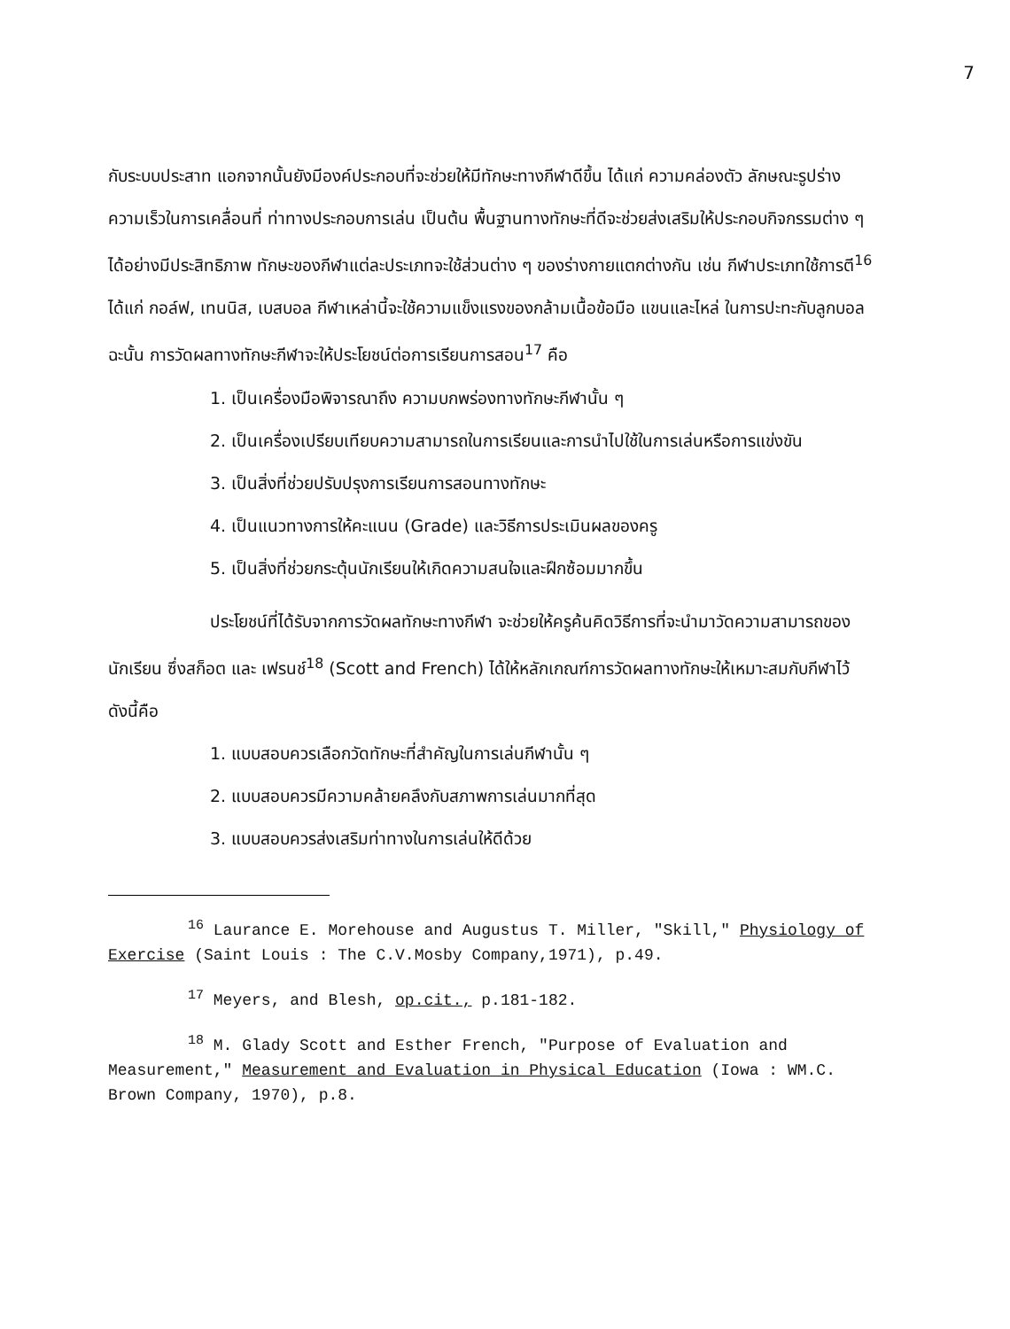7
กับระบบประสาท แอกจากนั้นยังมีองค์ประกอบที่จะช่วยให้มีทักษะทางกีฬาดีขึ้น ได้แก่ ความคล่องตัว ลักษณะรูปร่าง ความเร็วในการเคลื่อนที่ ท่าทางประกอบการเล่น เป็นต้น พื้นฐานทางทักษะที่ดีจะช่วยส่งเสริมให้ประกอบกิจกรรมต่าง ๆ ได้อย่างมีประสิทธิภาพ ทักษะของกีฬาแต่ละประเภทจะใช้ส่วนต่าง ๆ ของร่างกายแตกต่างกัน เช่น กีฬาประเภทใช้การตี<sup>16</sup> ได้แก่ กอล์ฟ, เทนนิส, เบสบอล กีฬาเหล่านี้จะใช้ความแข็งแรงของกล้ามเนื้อข้อมือ แขนและไหล่ ในการปะทะกับลูกบอล ฉะนั้น การวัดผลทางทักษะกีฬาจะให้ประโยชน์ต่อการเรียนการสอน<sup>17</sup> คือ
1. เป็นเครื่องมือพิจารณาถึง ความบกพร่องทางทักษะกีฬานั้น ๆ
2. เป็นเครื่องเปรียบเทียบความสามารถในการเรียนและการนำไปใช้ในการเล่นหรือการแข่งขัน
3. เป็นสิ่งที่ช่วยปรับปรุงการเรียนการสอนทางทักษะ
4. เป็นแนวทางการให้คะแนน (Grade) และวิธีการประเมินผลของครู
5. เป็นสิ่งที่ช่วยกระตุ้นนักเรียนให้เกิดความสนใจและฝึกซ้อมมากขึ้น
ประโยชน์ที่ได้รับจากการวัดผลทักษะทางกีฬา จะช่วยให้ครูค้นคิดวิธีการที่จะนำมาวัดความสามารถของนักเรียน ซึ่งสก็อต และ เฟรนช์<sup>18</sup> (Scott and French) ได้ให้หลักเกณฑ์การวัดผลทางทักษะให้เหมาะสมกับกีฬาไว้ดังนี้คือ
1. แบบสอบควรเลือกวัดทักษะที่สำคัญในการเล่นกีฬานั้น ๆ
2. แบบสอบควรมีความคล้ายคลึงกับสภาพการเล่นมากที่สุด
3. แบบสอบควรส่งเสริมท่าทางในการเล่นให้ดีด้วย
<sup>16</sup> Laurance E. Morehouse and Augustus T. Miller, "Skill," Physiology of Exercise (Saint Louis : The C.V.Mosby Company,1971), p.49.
<sup>17</sup> Meyers, and Blesh, op.cit., p.181-182.
<sup>18</sup> M. Glady Scott and Esther French, "Purpose of Evaluation and Measurement," Measurement and Evaluation in Physical Education (Iowa : WM.C. Brown Company, 1970), p.8.